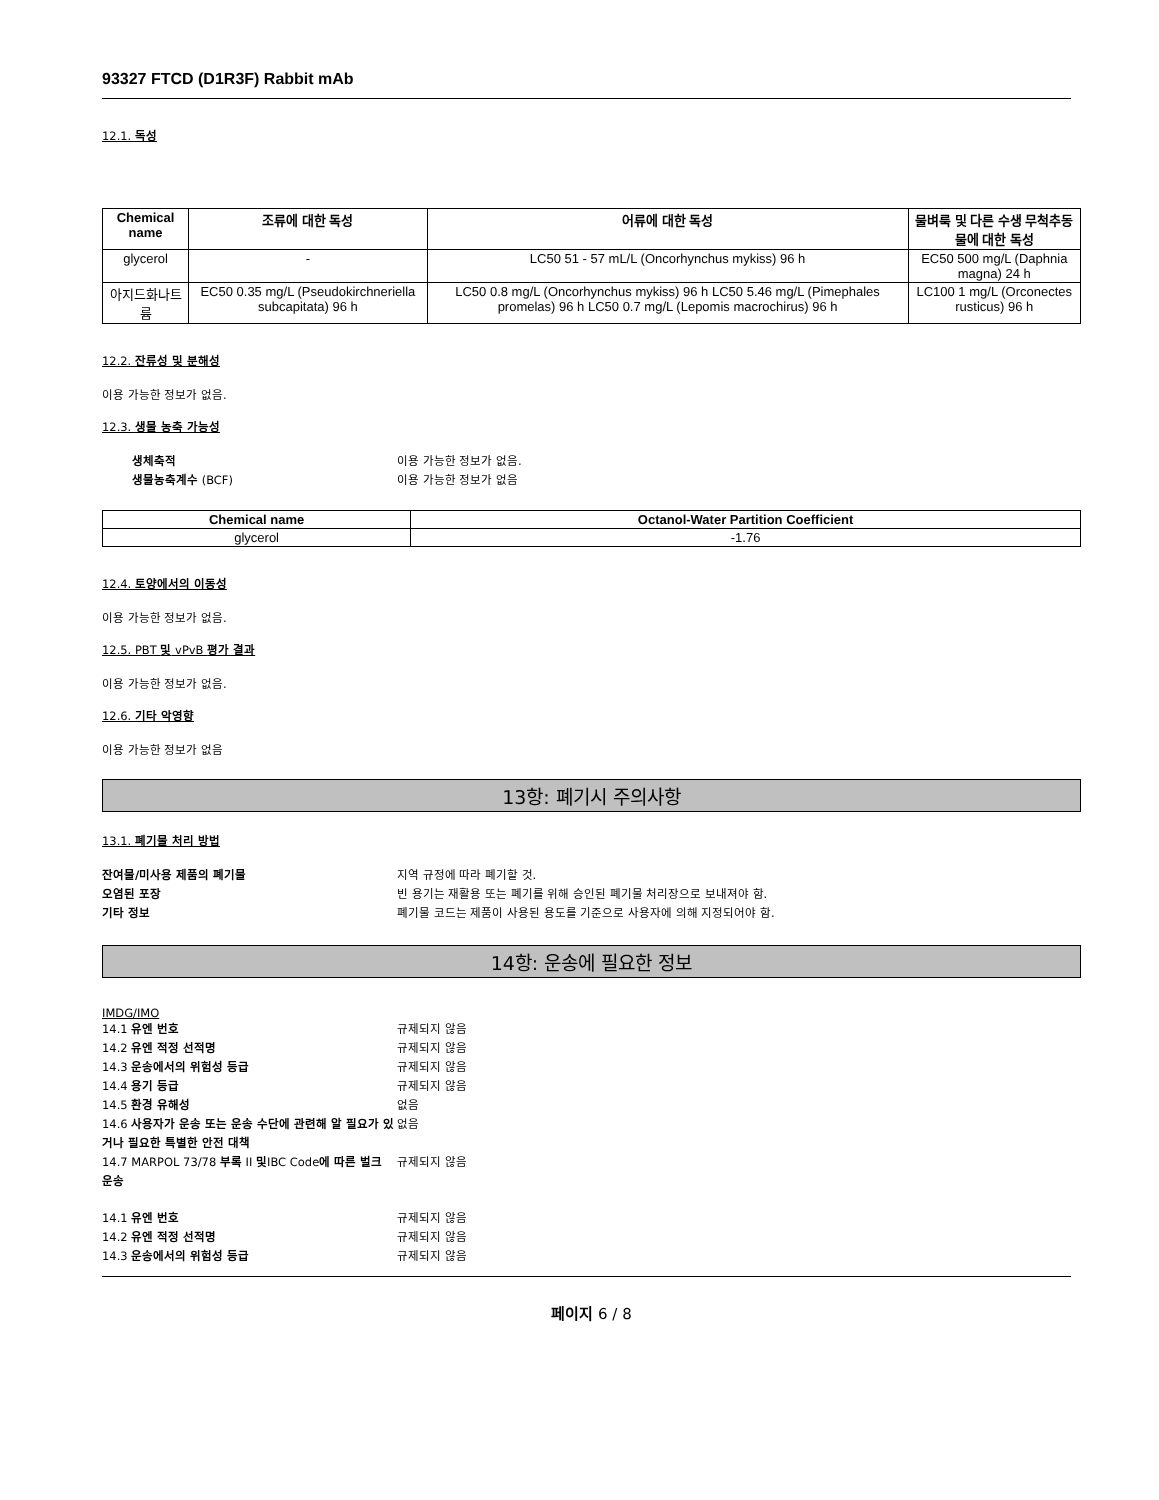93327 FTCD (D1R3F) Rabbit mAb
12.1. 독성
| Chemical name | 조류에 대한 독성 | 어류에 대한 독성 | 물벼룩 및 다른 수생 무척추동물에 대한 독성 |
| --- | --- | --- | --- |
| glycerol | - | LC50 51 - 57 mL/L (Oncorhynchus mykiss) 96 h | EC50 500 mg/L (Daphnia magna) 24 h |
| 아지드화나트륨 | EC50 0.35 mg/L (Pseudokirchneriella subcapitata) 96 h | LC50 0.8 mg/L (Oncorhynchus mykiss) 96 h LC50 5.46 mg/L (Pimephales promelas) 96 h LC50 0.7 mg/L (Lepomis macrochirus) 96 h | LC100 1 mg/L (Orconectes rusticus) 96 h |
12.2. 잔류성 및 분해성
이용 가능한 정보가 없음.
12.3. 생물 농축 가능성
생체축적 이용 가능한 정보가 없음. 생물농축계수 (BCF) 이용 가능한 정보가 없음
| Chemical name | Octanol-Water Partition Coefficient |
| --- | --- |
| glycerol | -1.76 |
12.4. 토양에서의 이동성
이용 가능한 정보가 없음.
12.5. PBT 및 vPvB 평가 결과
이용 가능한 정보가 없음.
12.6. 기타 악영향
이용 가능한 정보가 없음
13항: 폐기시 주의사항
13.1. 폐기물 처리 방법
잔여물/미사용 제품의 폐기물 지역 규정에 따라 폐기할 것. 오염된 포장 빈 용기는 재활용 또는 폐기를 위해 승인된 폐기물 처리장으로 보내져야 함. 기타 정보 폐기물 코드는 제품이 사용된 용도를 기준으로 사용자에 의해 지정되어야 함.
14항: 운송에 필요한 정보
IMDG/IMO
14.1 유엔 번호 규제되지 않음 14.2 유엔 적정 선적명 규제되지 않음 14.3 운송에서의 위험성 등급 규제되지 않음 14.4 용기 등급 규제되지 않음 14.5 환경 유해성 없음 14.6 사용자가 운송 또는 운송 수단에 관련해 알 필요가 있거나 필요한 특별한 안전 대책 없음 14.7 MARPOL 73/78 부록 II 및IBC Code에 따른 벌크 운송 규제되지 않음
14.1 유엔 번호 규제되지 않음 14.2 유엔 적정 선적명 규제되지 않음 14.3 운송에서의 위험성 등급 규제되지 않음
페이지 6 / 8